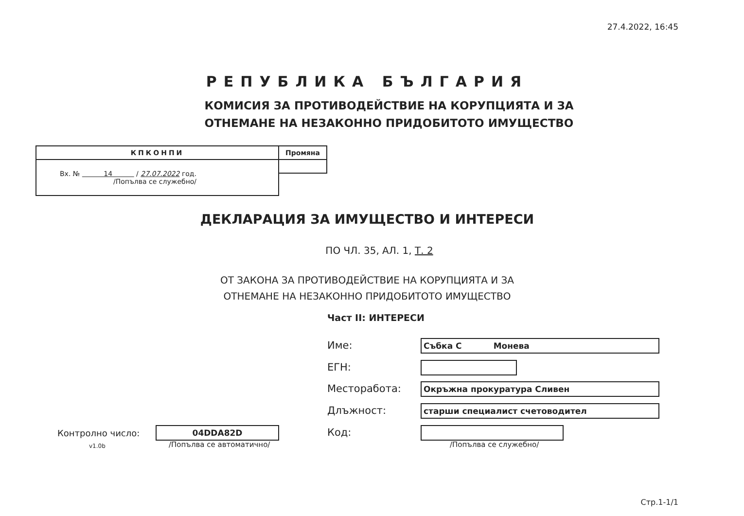27.4.2022, 16:45
РЕПУБЛИКА БЪЛГАРИЯ
КОМИСИЯ ЗА ПРОТИВОДЕЙСТВИЕ НА КОРУПЦИЯТА И ЗА
ОТНЕМАНЕ НА НЕЗАКОННО ПРИДОБИТОТО ИМУЩЕСТВО
| КПКОНПИ | Промяна |
| Вх. № 14 / 27.07.2022 год. /Попълва се служебно/ | |
ДЕКЛАРАЦИЯ ЗА ИМУЩЕСТВО И ИНТЕРЕСИ
ПО ЧЛ. 35, АЛ. 1, Т. 2
ОТ ЗАКОНА ЗА ПРОТИВОДЕЙСТВИЕ НА КОРУПЦИЯТА И ЗА
ОТНЕМАНЕ НА НЕЗАКОННО ПРИДОБИТОТО ИМУЩЕСТВО
Част II: ИНТЕРЕСИ
Име: Събка С Монева
ЕГН:
Месторабота: Окръжна прокуратура Сливен
Длъжност: старши специалист счетоводител
Код:
/Попълва се служебно/
Контролно число:
v1.0b
04DDA82D
/Попълва се автоматично/
Стр.1-1/1